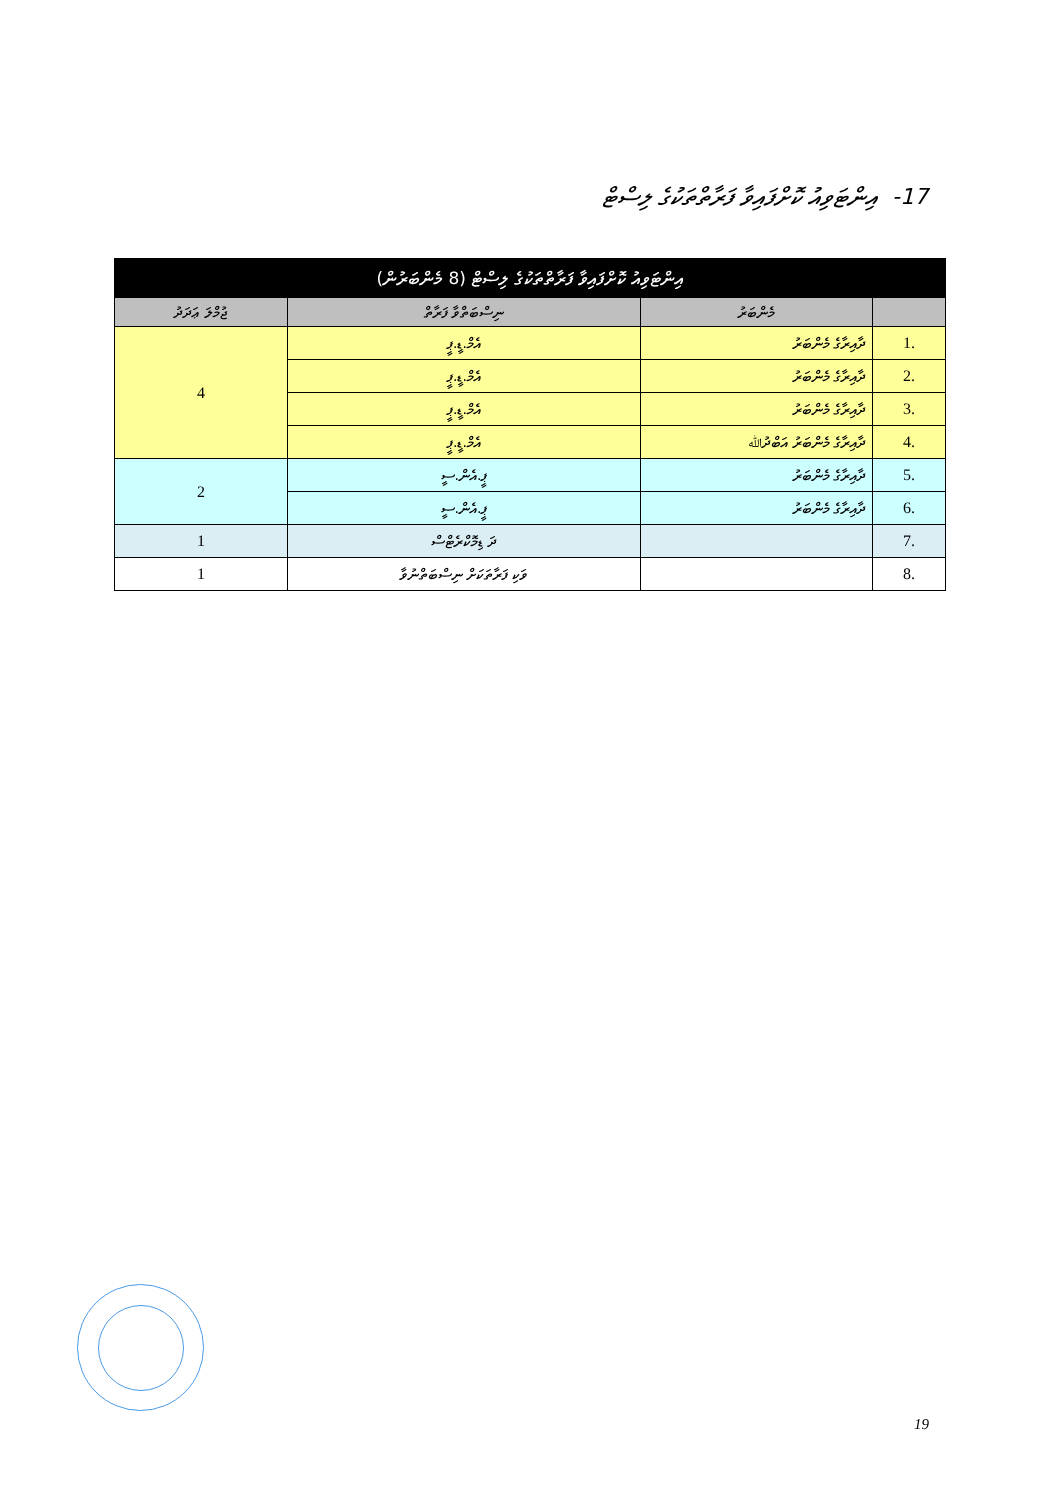17- ‏ އިންޓަވިއު ކޮށްފައިވާ ފަރާތްތަކުގެ ލިސްޓް
| އިންޓަވިއު ކޮށްފައިވާ ފަރާތްތަކުގެ ލިސްޓް (8 މެންބަރުން) | | | |
| --- | --- | --- | --- |
| | މެންބަރު | ނިސްބަތްވާ ފަރާތް | ޖުމްލަ ޢަދަދު |
| .1 | ދާއިރާގެ މެންބަރު | އެމް.ޑީ.ޕީ | 4 |
| .2 | ދާއިރާގެ މެންބަރު | އެމް.ޑީ.ޕީ | |
| .3 | ދާއިރާގެ މެންބަރު | އެމް.ޑީ.ޕީ | |
| .4 | ދާއިރާގެ މެންބަރު އަބްދުﷲ | އެމް.ޑީ.ޕީ | |
| .5 | ދާއިރާގެ މެންބަރު | ޕީ.އެން.ސީ | 2 |
| .6 | ދާއިރާގެ މެންބަރު | ޕީ.އެން.ސީ | |
| .7 | | ދަ ޑިމޮކްރެޓްސް | 1 |
| .8 | | ވަކި ފަރާތަކަށް ނިސްބަތްނުވާ | 1 |
19